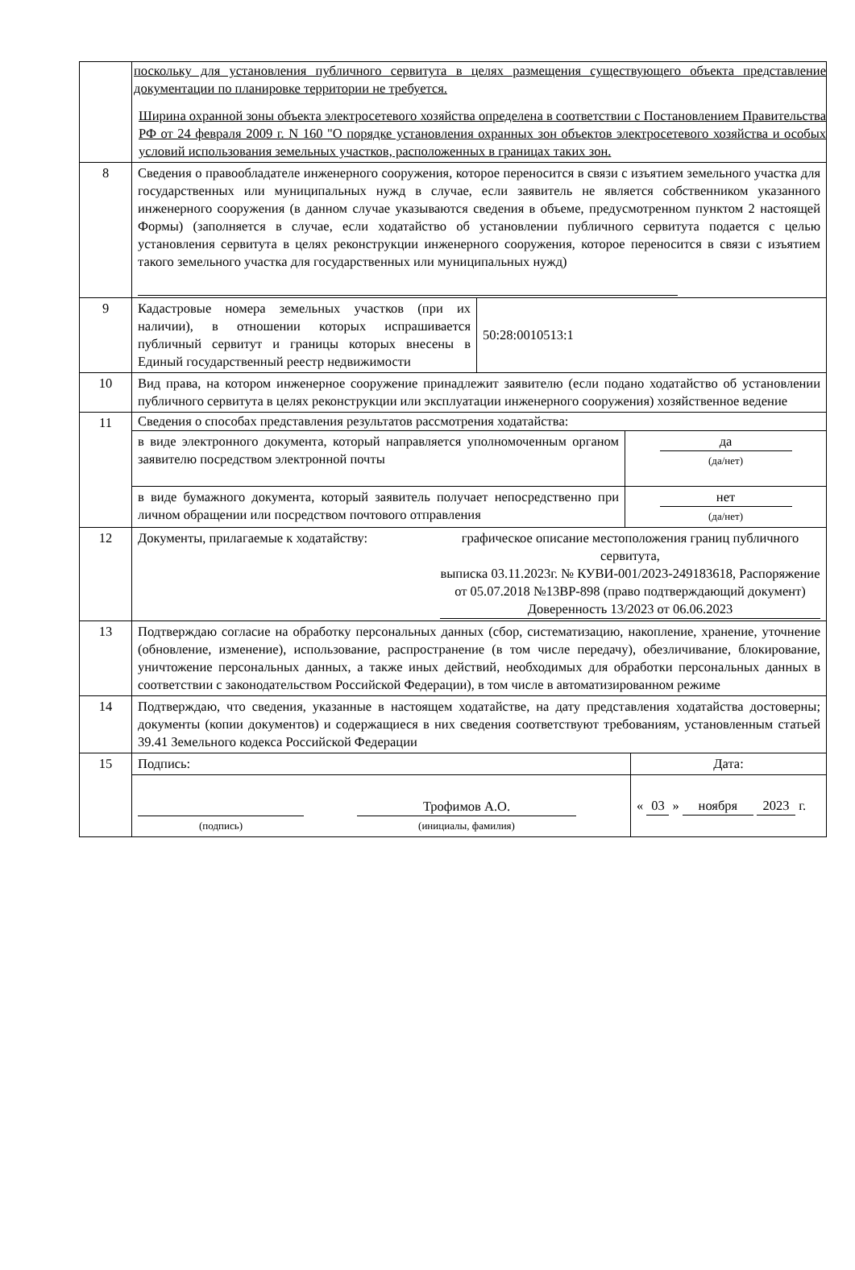| | поскольку для установления публичного сервитута в целях размещения существующего объекта представление документации по планировке территории не требуется. Ширина охранной зоны объекта электросетевого хозяйства определена в соответствии с Постановлением Правительства РФ от 24 февраля 2009 г. N 160 "О порядке установления охранных зон объектов электросетевого хозяйства и особых условий использования земельных участков, расположенных в границах таких зон. |
| 8 | Сведения о правообладателе инженерного сооружения, которое переносится в связи с изъятием земельного участка для государственных или муниципальных нужд в случае, если заявитель не является собственником указанного инженерного сооружения (в данном случае указываются сведения в объеме, предусмотренном пунктом 2 настоящей Формы) (заполняется в случае, если ходатайство об установлении публичного сервитута подается с целью установления сервитута в целях реконструкции инженерного сооружения, которое переносится в связи с изъятием такого земельного участка для государственных или муниципальных нужд) |
| 9 | / Кадастровые номера земельных участков (при их наличии), в отношении которых испрашивается публичный сервитут и границы которых внесены в Единый государственный реестр недвижимости / 50:28:0010513:1 / |
| 10 | Вид права, на котором инженерное сооружение принадлежит заявителю (если подано ходатайство об установлении публичного сервитута в целях реконструкции или эксплуатации инженерного сооружения) хозяйственное ведение |
| 11 | Сведения о способах представления результатов рассмотрения ходатайства: / в виде электронного документа, который направляется уполномоченным органом заявителю посредством электронной почты / да (да/нет) / / в виде бумажного документа, который заявитель получает непосредственно при личном обращении или посредством почтового отправления / нет (да/нет) / |
| 12 | Документы, прилагаемые к ходатайству: графическое описание местоположения границ публичного сервитута, выписка 03.11.2023г. № КУВИ-001/2023-249183618, Распоряжение от 05.07.2018 №13ВР-898 (право подтверждающий документ) Доверенность 13/2023 от 06.06.2023 |
| 13 | Подтверждаю согласие на обработку персональных данных (сбор, систематизацию, накопление, хранение, уточнение (обновление, изменение), использование, распространение (в том числе передачу), обезличивание, блокирование, уничтожение персональных данных, а также иных действий, необходимых для обработки персональных данных в соответствии с законодательством Российской Федерации), в том числе в автоматизированном режиме |
| 14 | Подтверждаю, что сведения, указанные в настоящем ходатайстве, на дату представления ходатайства достоверны; документы (копии документов) и содержащиеся в них сведения соответствуют требованиям, установленным статьей 39.41 Земельного кодекса Российской Федерации |
| 15 | / Подпись: / Дата: / / (подпись) Трофимов А.О. (инициалы, фамилия) / « 03 » ноября 2023 г. / |